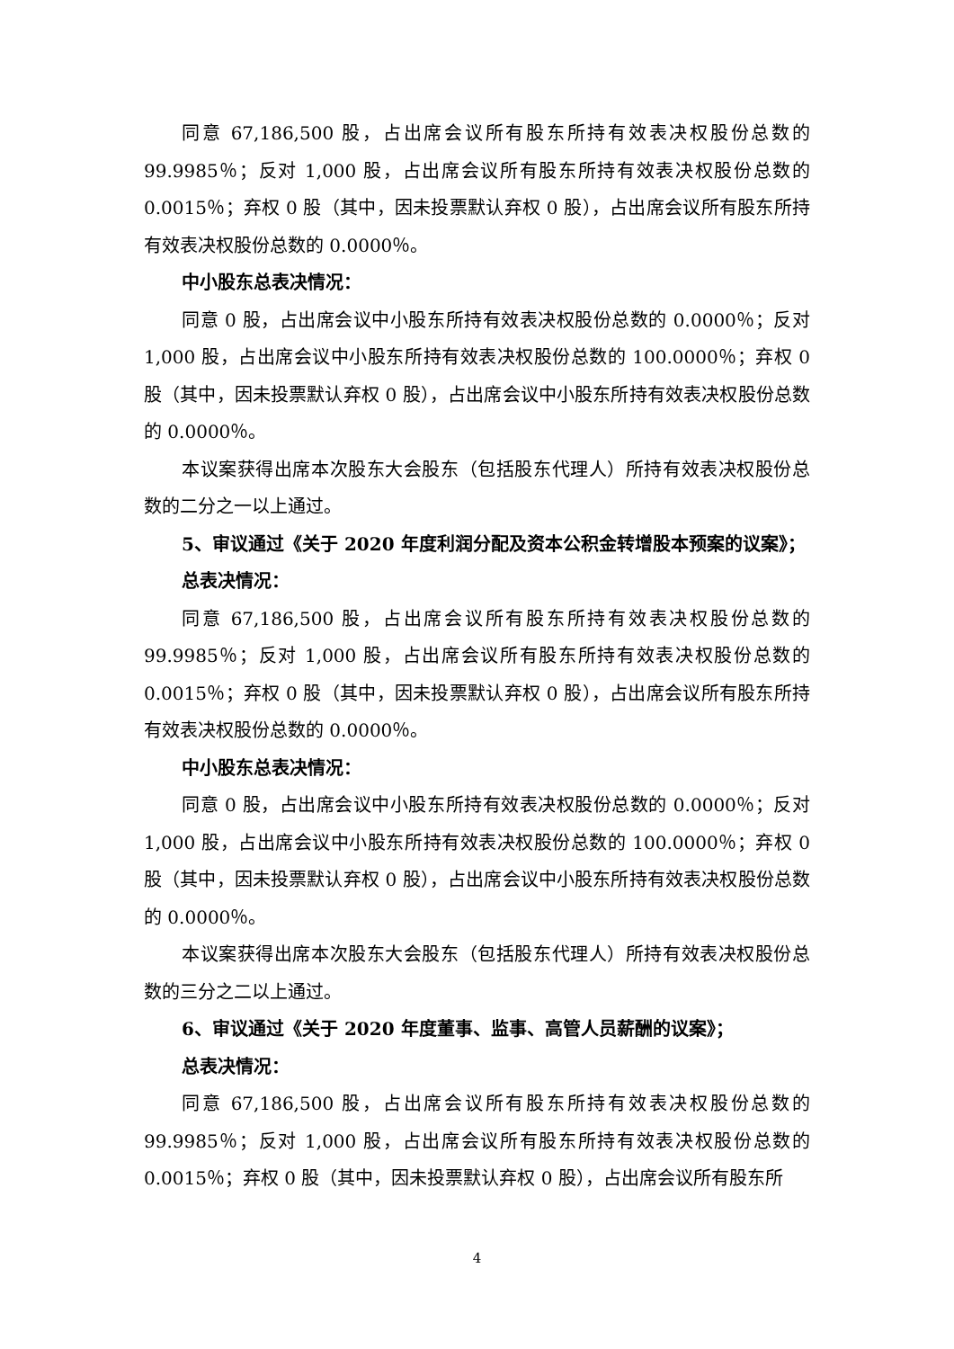同意 67,186,500 股，占出席会议所有股东所持有效表决权股份总数的99.9985％；反对 1,000 股，占出席会议所有股东所持有效表决权股份总数的0.0015％；弃权 0 股（其中，因未投票默认弃权 0 股），占出席会议所有股东所持有效表决权股份总数的 0.0000％。
中小股东总表决情况：
同意 0 股，占出席会议中小股东所持有效表决权股份总数的 0.0000％；反对1,000 股，占出席会议中小股东所持有效表决权股份总数的 100.0000％；弃权 0 股（其中，因未投票默认弃权 0 股），占出席会议中小股东所持有效表决权股份总数的 0.0000％。
本议案获得出席本次股东大会股东（包括股东代理人）所持有效表决权股份总数的二分之一以上通过。
5、审议通过《关于 2020 年度利润分配及资本公积金转增股本预案的议案》；
总表决情况：
同意 67,186,500 股，占出席会议所有股东所持有效表决权股份总数的99.9985％；反对 1,000 股，占出席会议所有股东所持有效表决权股份总数的0.0015％；弃权 0 股（其中，因未投票默认弃权 0 股），占出席会议所有股东所持有效表决权股份总数的 0.0000％。
中小股东总表决情况：
同意 0 股，占出席会议中小股东所持有效表决权股份总数的 0.0000％；反对1,000 股，占出席会议中小股东所持有效表决权股份总数的 100.0000％；弃权 0 股（其中，因未投票默认弃权 0 股），占出席会议中小股东所持有效表决权股份总数的 0.0000％。
本议案获得出席本次股东大会股东（包括股东代理人）所持有效表决权股份总数的三分之二以上通过。
6、审议通过《关于 2020 年度董事、监事、高管人员薪酬的议案》；
总表决情况：
同意 67,186,500 股，占出席会议所有股东所持有效表决权股份总数的99.9985％；反对 1,000 股，占出席会议所有股东所持有效表决权股份总数的0.0015％；弃权 0 股（其中，因未投票默认弃权 0 股），占出席会议所有股东所
4